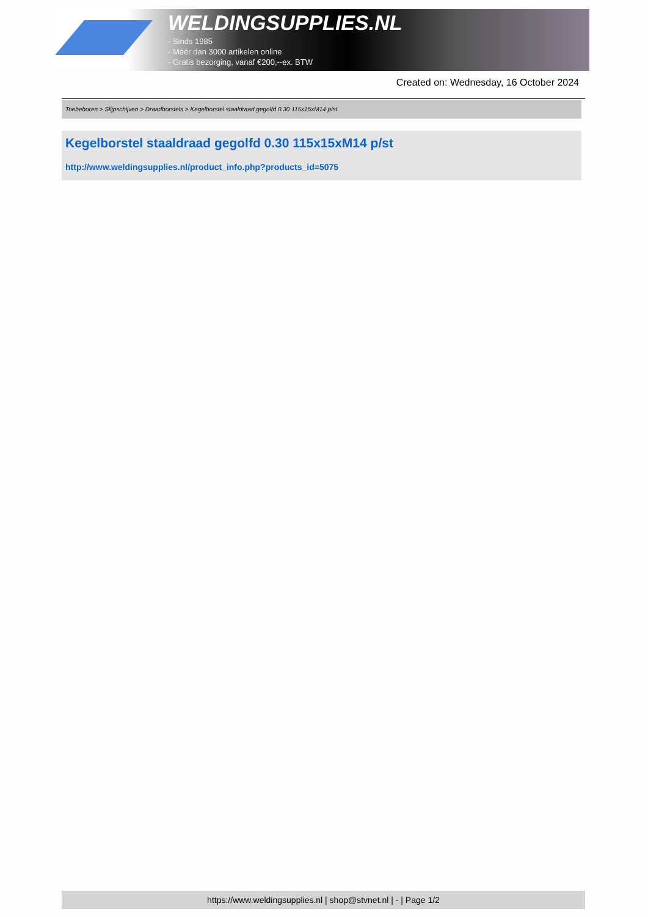WELDINGSUPPLIES.NL
- Sinds 1985
- Méér dan 3000 artikelen online
- Gratis bezorging, vanaf €200,--ex. BTW
Created on: Wednesday, 16 October 2024
Toebehoren > Slijpschijven > Draadborstels > Kegelborstel staaldraad gegolfd 0.30 115x15xM14 p/st
Kegelborstel staaldraad gegolfd 0.30 115x15xM14 p/st
http://www.weldingsupplies.nl/product_info.php?products_id=5075
https://www.weldingsupplies.nl | shop@stvnet.nl | - | Page 1/2